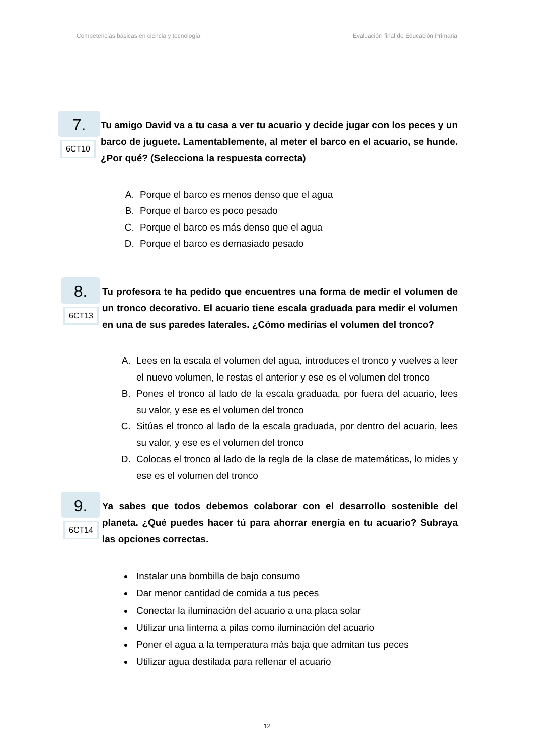Competencias básicas en ciencia y tecnología Evaluación final de Educación Primaria
7.
6CT10
Tu amigo David va a tu casa a ver tu acuario y decide jugar con los peces y un barco de juguete. Lamentablemente, al meter el barco en el acuario, se hunde. ¿Por qué? (Selecciona la respuesta correcta)
A. Porque el barco es menos denso que el agua
B. Porque el barco es poco pesado
C. Porque el barco es más denso que el agua
D. Porque el barco es demasiado pesado
8.
6CT13
Tu profesora te ha pedido que encuentres una forma de medir el volumen de un tronco decorativo. El acuario tiene escala graduada para medir el volumen en una de sus paredes laterales. ¿Cómo medirías el volumen del tronco?
A. Lees en la escala el volumen del agua, introduces el tronco y vuelves a leer el nuevo volumen, le restas el anterior y ese es el volumen del tronco
B. Pones el tronco al lado de la escala graduada, por fuera del acuario, lees su valor, y ese es el volumen del tronco
C. Sitúas el tronco al lado de la escala graduada, por dentro del acuario, lees su valor, y ese es el volumen del tronco
D. Colocas el tronco al lado de la regla de la clase de matemáticas, lo mides y ese es el volumen del tronco
9.
6CT14
Ya sabes que todos debemos colaborar con el desarrollo sostenible del planeta. ¿Qué puedes hacer tú para ahorrar energía en tu acuario? Subraya las opciones correctas.
Instalar una bombilla de bajo consumo
Dar menor cantidad de comida a tus peces
Conectar la iluminación del acuario a una placa solar
Utilizar una linterna a pilas como iluminación del acuario
Poner el agua a la temperatura más baja que admitan tus peces
Utilizar agua destilada para rellenar el acuario
12